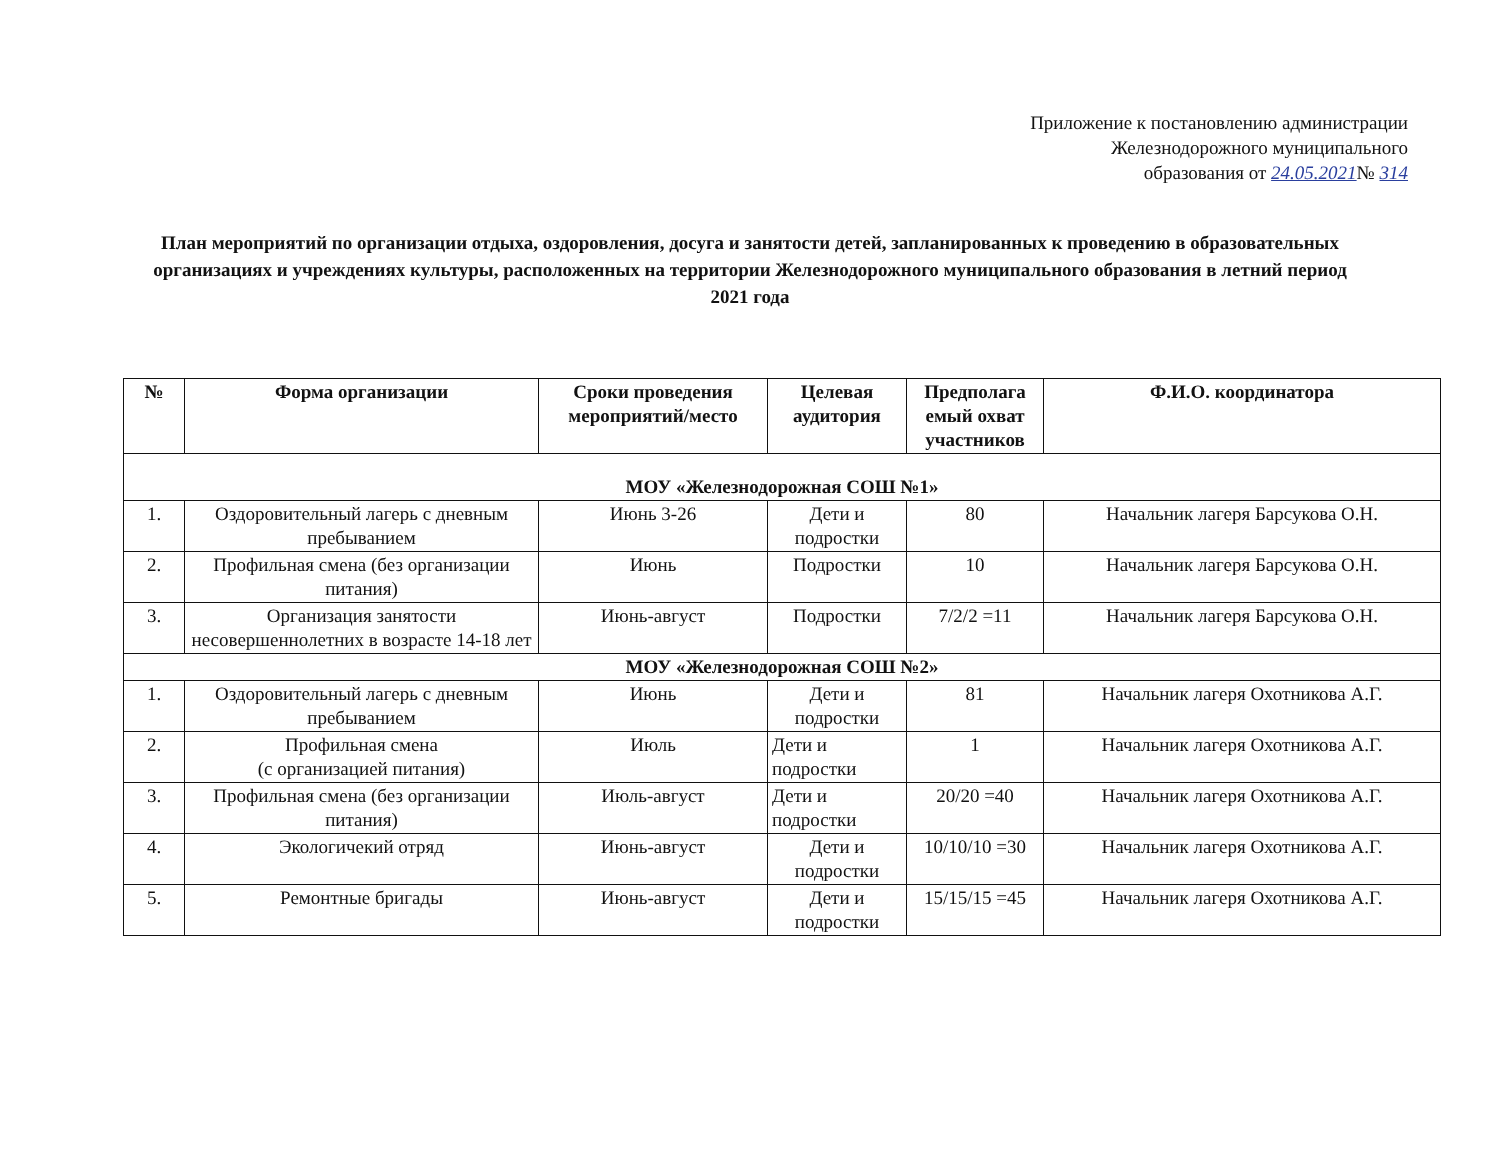Приложение к постановлению администрации
Железнодорожного муниципального
образования от 24.05.2021№ 314
План мероприятий по организации отдыха, оздоровления, досуга и занятости детей, запланированных к проведению в образовательных организациях и учреждениях культуры, расположенных на территории Железнодорожного муниципального образования в летний период 2021 года
| № | Форма организации | Сроки проведения мероприятий/место | Целевая аудитория | Предполага емый охват участников | Ф.И.О. координатора |
| --- | --- | --- | --- | --- | --- |
| МОУ «Железнодорожная СОШ №1» | | | | | |
| 1. | Оздоровительный лагерь с дневным пребыванием | Июнь 3-26 | Дети и подростки | 80 | Начальник лагеря Барсукова О.Н. |
| 2. | Профильная смена (без организации питания) | Июнь | Подростки | 10 | Начальник лагеря Барсукова О.Н. |
| 3. | Организация занятости несовершеннолетних в возрасте 14-18 лет | Июнь-август | Подростки | 7/2/2 =11 | Начальник лагеря Барсукова О.Н. |
| МОУ «Железнодорожная СОШ №2» | | | | | |
| 1. | Оздоровительный лагерь с дневным пребыванием | Июнь | Дети и подростки | 81 | Начальник лагеря Охотникова А.Г. |
| 2. | Профильная смена (с организацией питания) | Июль | Дети и подростки | 1 | Начальник лагеря Охотникова А.Г. |
| 3. | Профильная смена (без организации питания) | Июль-август | Дети и подростки | 20/20 =40 | Начальник лагеря Охотникова А.Г. |
| 4. | Экологичекий отряд | Июнь-август | Дети и подростки | 10/10/10 =30 | Начальник лагеря Охотникова А.Г. |
| 5. | Ремонтные бригады | Июнь-август | Дети и подростки | 15/15/15 =45 | Начальник лагеря Охотникова А.Г. |